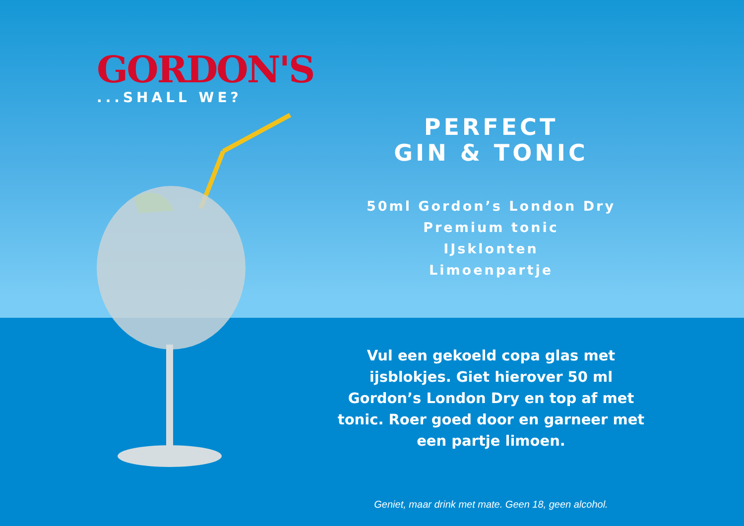GORDON'S
...SHALL WE?
PERFECT
GIN & TONIC
50ml Gordon’s London Dry
Premium tonic
IJsklonten
Limoenpartje
Vul een gekoeld copa glas met ijsblokjes. Giet hierover 50 ml Gordon’s London Dry en top af met tonic. Roer goed door en garneer met een partje limoen.
Geniet, maar drink met mate. Geen 18, geen alcohol.